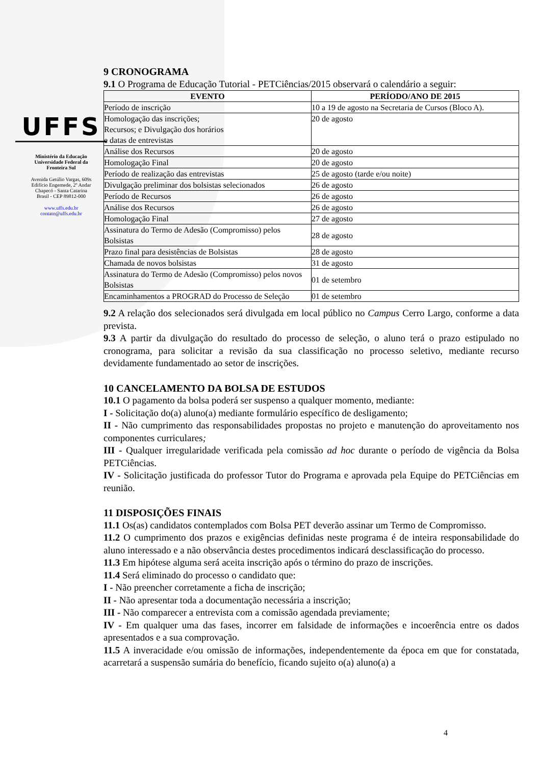UFFS
Ministério da Educação
Universidade Federal da
Fronteira Sul
Avenida Getúlio Vargas, 609s
Edifício Engemede, 2º Andar
Chapecó - Santa Catarina
Brasil - CEP 89812-000
www.uffs.edu.br
contato@uffs.edu.br
9 CRONOGRAMA
9.1 O Programa de Educação Tutorial - PETCiências/2015 observará o calendário a seguir:
| EVENTO | PERÍODO/ANO DE 2015 |
| --- | --- |
| Período de inscrição | 10 a 19 de agosto na Secretaria de Cursos (Bloco A). |
| Homologação das inscrições; Recursos; e Divulgação dos horários e datas de entrevistas | 20 de agosto |
| Análise dos Recursos | 20 de agosto |
| Homologação Final | 20 de agosto |
| Período de realização das entrevistas | 25 de agosto (tarde e/ou noite) |
| Divulgação preliminar dos bolsistas selecionados | 26 de agosto |
| Período de Recursos | 26 de agosto |
| Análise dos Recursos | 26 de agosto |
| Homologação Final | 27 de agosto |
| Assinatura do Termo de Adesão (Compromisso) pelos Bolsistas | 28 de agosto |
| Prazo final para desistências de Bolsistas | 28 de agosto |
| Chamada de novos bolsistas | 31 de agosto |
| Assinatura do Termo de Adesão (Compromisso) pelos novos Bolsistas | 01 de setembro |
| Encaminhamentos a PROGRAD do Processo de Seleção | 01 de setembro |
9.2 A relação dos selecionados será divulgada em local público no Campus Cerro Largo, conforme a data prevista.
9.3 A partir da divulgação do resultado do processo de seleção, o aluno terá o prazo estipulado no cronograma, para solicitar a revisão da sua classificação no processo seletivo, mediante recurso devidamente fundamentado ao setor de inscrições.
10 CANCELAMENTO DA BOLSA DE ESTUDOS
10.1 O pagamento da bolsa poderá ser suspenso a qualquer momento, mediante:
I - Solicitação do(a) aluno(a) mediante formulário específico de desligamento;
II - Não cumprimento das responsabilidades propostas no projeto e manutenção do aproveitamento nos componentes curriculares;
III - Qualquer irregularidade verificada pela comissão ad hoc durante o período de vigência da Bolsa PETCiências.
IV - Solicitação justificada do professor Tutor do Programa e aprovada pela Equipe do PETCiências em reunião.
11 DISPOSIÇÕES FINAIS
11.1 Os(as) candidatos contemplados com Bolsa PET deverão assinar um Termo de Compromisso.
11.2 O cumprimento dos prazos e exigências definidas neste programa é de inteira responsabilidade do aluno interessado e a não observância destes procedimentos indicará desclassificação do processo.
11.3 Em hipótese alguma será aceita inscrição após o término do prazo de inscrições.
11.4 Será eliminado do processo o candidato que:
I - Não preencher corretamente a ficha de inscrição;
II - Não apresentar toda a documentação necessária a inscrição;
III - Não comparecer a entrevista com a comissão agendada previamente;
IV - Em qualquer uma das fases, incorrer em falsidade de informações e incoerência entre os dados apresentados e a sua comprovação.
11.5 A inveracidade e/ou omissão de informações, independentemente da época em que for constatada, acarretará a suspensão sumária do benefício, ficando sujeito o(a) aluno(a) a
4